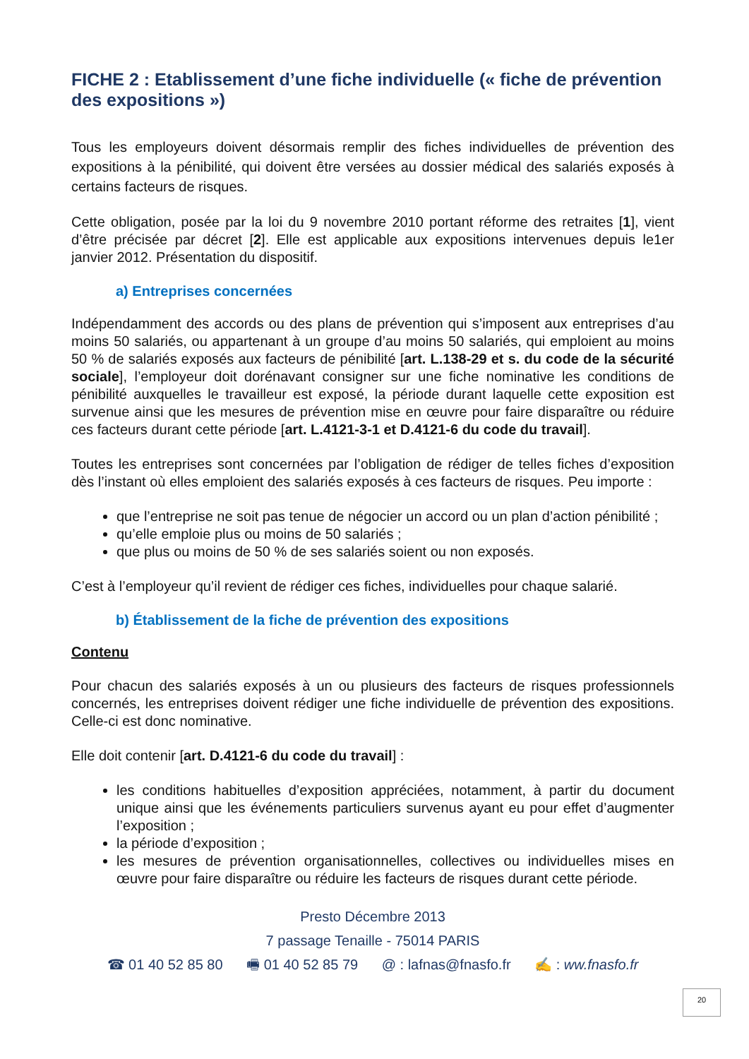FICHE 2 : Etablissement d’une fiche individuelle (« fiche de prévention des expositions »)
Tous les employeurs doivent désormais remplir des fiches individuelles de prévention des expositions à la pénibilité, qui doivent être versées au dossier médical des salariés exposés à certains facteurs de risques.
Cette obligation, posée par la loi du 9 novembre 2010 portant réforme des retraites [1], vient d’être précisée par décret [2]. Elle est applicable aux expositions intervenues depuis le1er janvier 2012. Présentation du dispositif.
a) Entreprises concernées
Indépendamment des accords ou des plans de prévention qui s’imposent aux entreprises d’au moins 50 salariés, ou appartenant à un groupe d’au moins 50 salariés, qui emploient au moins 50 % de salariés exposés aux facteurs de pénibilité [art. L.138-29 et s. du code de la sécurité sociale], l’employeur doit dorénavant consigner sur une fiche nominative les conditions de pénibilité auxquelles le travailleur est exposé, la période durant laquelle cette exposition est survenue ainsi que les mesures de prévention mise en œuvre pour faire disparaître ou réduire ces facteurs durant cette période [art. L.4121-3-1 et D.4121-6 du code du travail].
Toutes les entreprises sont concernées par l’obligation de rédiger de telles fiches d’exposition dès l’instant où elles emploient des salariés exposés à ces facteurs de risques. Peu importe :
que l’entreprise ne soit pas tenue de négocier un accord ou un plan d’action pénibilité ;
qu’elle emploie plus ou moins de 50 salariés ;
que plus ou moins de 50 % de ses salariés soient ou non exposés.
C’est à l’employeur qu’il revient de rédiger ces fiches, individuelles pour chaque salarié.
b) Établissement de la fiche de prévention des expositions
Contenu
Pour chacun des salariés exposés à un ou plusieurs des facteurs de risques professionnels concernés, les entreprises doivent rédiger une fiche individuelle de prévention des expositions. Celle-ci est donc nominative.
Elle doit contenir [art. D.4121-6 du code du travail] :
les conditions habituelles d’exposition appréciées, notamment, à partir du document unique ainsi que les événements particuliers survenus ayant eu pour effet d’augmenter l’exposition ;
la période d’exposition ;
les mesures de prévention organisationnelles, collectives ou individuelles mises en œuvre pour faire disparaître ou réduire les facteurs de risques durant cette période.
Presto Décembre 2013
7 passage Tenaille - 75014 PARIS
☎ 01 40 52 85 80 🖷 01 40 52 85 79 @ : lafnas@fnasfo.fr ✍ : ww.fnasfo.fr
20